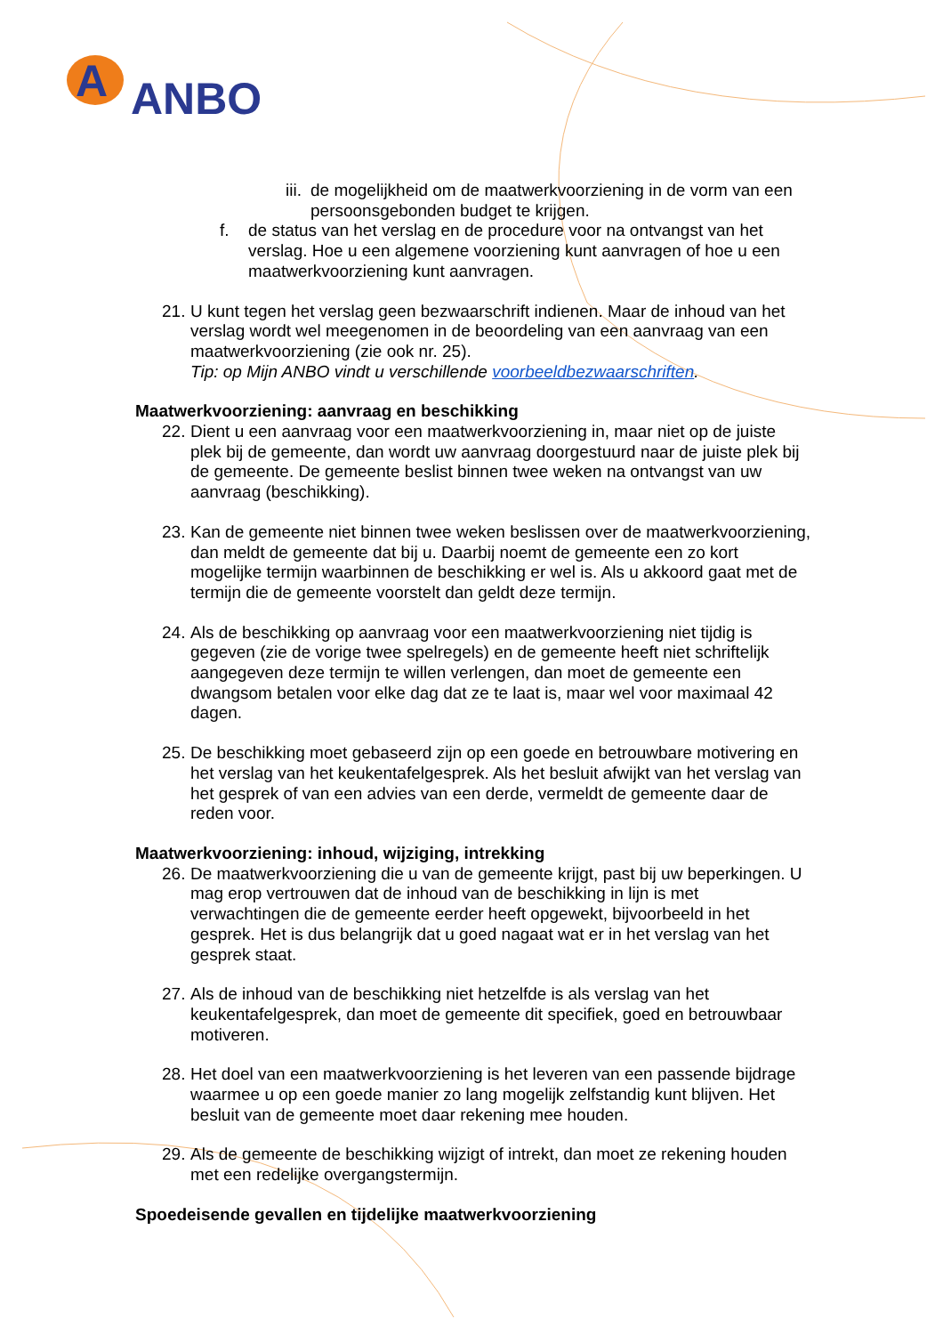A
ANBO
iii. de mogelijkheid om de maatwerkvoorziening in de vorm van een persoonsgebonden budget te krijgen.
f. de status van het verslag en de procedure voor na ontvangst van het verslag. Hoe u een algemene voorziening kunt aanvragen of hoe u een maatwerkvoorziening kunt aanvragen.
21. U kunt tegen het verslag geen bezwaarschrift indienen. Maar de inhoud van het verslag wordt wel meegenomen in de beoordeling van een aanvraag van een maatwerkvoorziening (zie ook nr. 25).
Tip: op Mijn ANBO vindt u verschillende voorbeeldbezwaarschriften.
Maatwerkvoorziening: aanvraag en beschikking
22. Dient u een aanvraag voor een maatwerkvoorziening in, maar niet op de juiste plek bij de gemeente, dan wordt uw aanvraag doorgestuurd naar de juiste plek bij de gemeente. De gemeente beslist binnen twee weken na ontvangst van uw aanvraag (beschikking).
23. Kan de gemeente niet binnen twee weken beslissen over de maatwerkvoorziening, dan meldt de gemeente dat bij u. Daarbij noemt de gemeente een zo kort mogelijke termijn waarbinnen de beschikking er wel is. Als u akkoord gaat met de termijn die de gemeente voorstelt dan geldt deze termijn.
24. Als de beschikking op aanvraag voor een maatwerkvoorziening niet tijdig is gegeven (zie de vorige twee spelregels) en de gemeente heeft niet schriftelijk aangegeven deze termijn te willen verlengen, dan moet de gemeente een dwangsom betalen voor elke dag dat ze te laat is, maar wel voor maximaal 42 dagen.
25. De beschikking moet gebaseerd zijn op een goede en betrouwbare motivering en het verslag van het keukentafelgesprek. Als het besluit afwijkt van het verslag van het gesprek of van een advies van een derde, vermeldt de gemeente daar de reden voor.
Maatwerkvoorziening: inhoud, wijziging, intrekking
26. De maatwerkvoorziening die u van de gemeente krijgt, past bij uw beperkingen. U mag erop vertrouwen dat de inhoud van de beschikking in lijn is met verwachtingen die de gemeente eerder heeft opgewekt, bijvoorbeeld in het gesprek. Het is dus belangrijk dat u goed nagaat wat er in het verslag van het gesprek staat.
27. Als de inhoud van de beschikking niet hetzelfde is als verslag van het keukentafelgesprek, dan moet de gemeente dit specifiek, goed en betrouwbaar motiveren.
28. Het doel van een maatwerkvoorziening is het leveren van een passende bijdrage waarmee u op een goede manier zo lang mogelijk zelfstandig kunt blijven. Het besluit van de gemeente moet daar rekening mee houden.
29. Als de gemeente de beschikking wijzigt of intrekt, dan moet ze rekening houden met een redelijke overgangstermijn.
Spoedeisende gevallen en tijdelijke maatwerkvoorziening